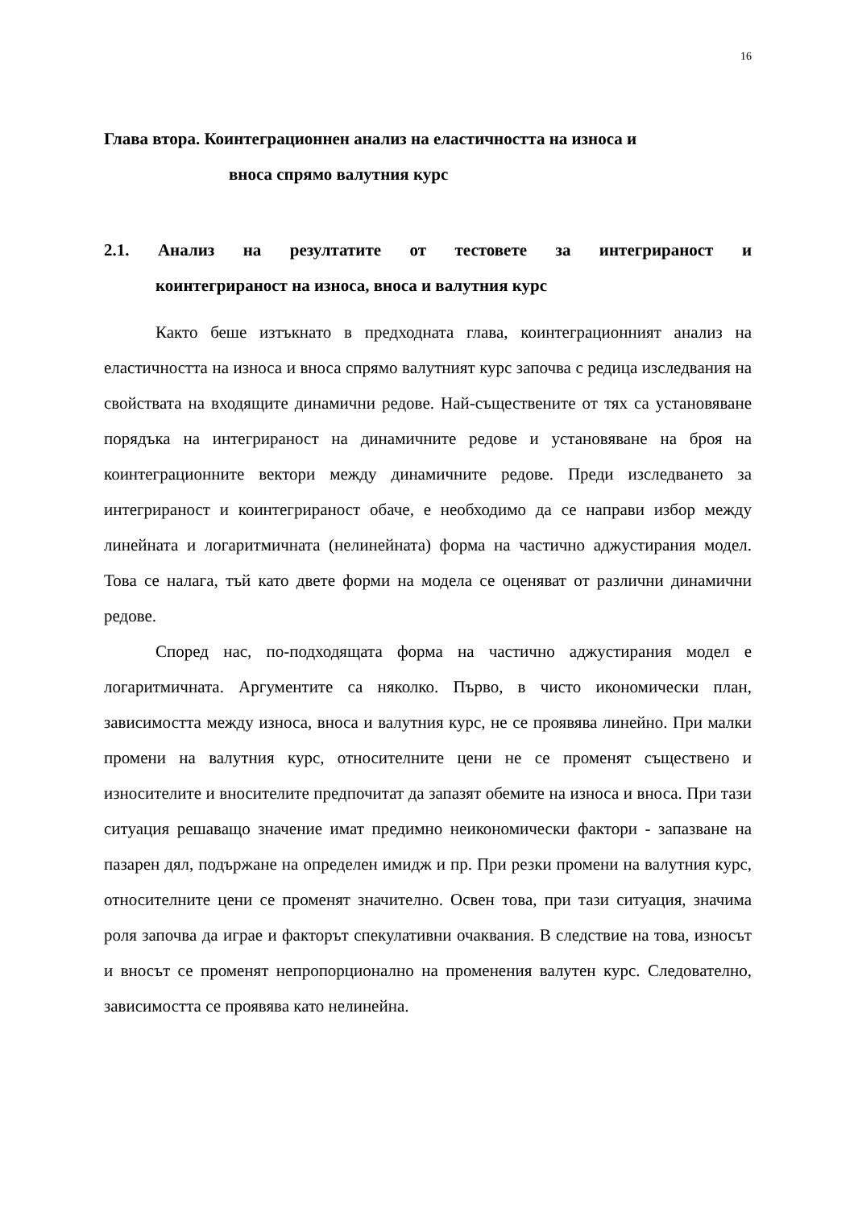16
Глава втора. Коинтеграционнен анализ на еластичността на износа и
вноса спрямо валутния курс
2.1. Анализ на резултатите от тестовете за интегрираност и
коинтегрираност на износа, вноса и валутния курс
Както беше изтъкнато в предходната глава, коинтеграционният анализ на еластичността на износа и вноса спрямо валутният курс започва с редица изследвания на свойствата на входящите динамични редове. Най-съществените от тях са установяване порядъка на интегрираност на динамичните редове и установяване на броя на коинтеграционните вектори между динамичните редове. Преди изследването за интегрираност и коинтегрираност обаче, е необходимо да се направи избор между линейната и логаритмичната (нелинейната) форма на частично аджустирания модел. Това се налага, тъй като двете форми на модела се оценяват от различни динамични редове.
Според нас, по-подходящата форма на частично аджустирания модел е логаритмичната. Аргументите са няколко. Първо, в чисто икономически план, зависимостта между износа, вноса и валутния курс, не се проявява линейно. При малки промени на валутния курс, относителните цени не се променят съществено и износителите и вносителите предпочитат да запазят обемите на износа и вноса. При тази ситуация решаващо значение имат предимно неикономически фактори - запазване на пазарен дял, подържане на определен имидж и пр. При резки промени на валутния курс, относителните цени се променят значително. Освен това, при тази ситуация, значима роля започва да играе и факторът спекулативни очаквания. В следствие на това, износът и вносът се променят непропорционално на променения валутен курс. Следователно, зависимостта се проявява като нелинейна.